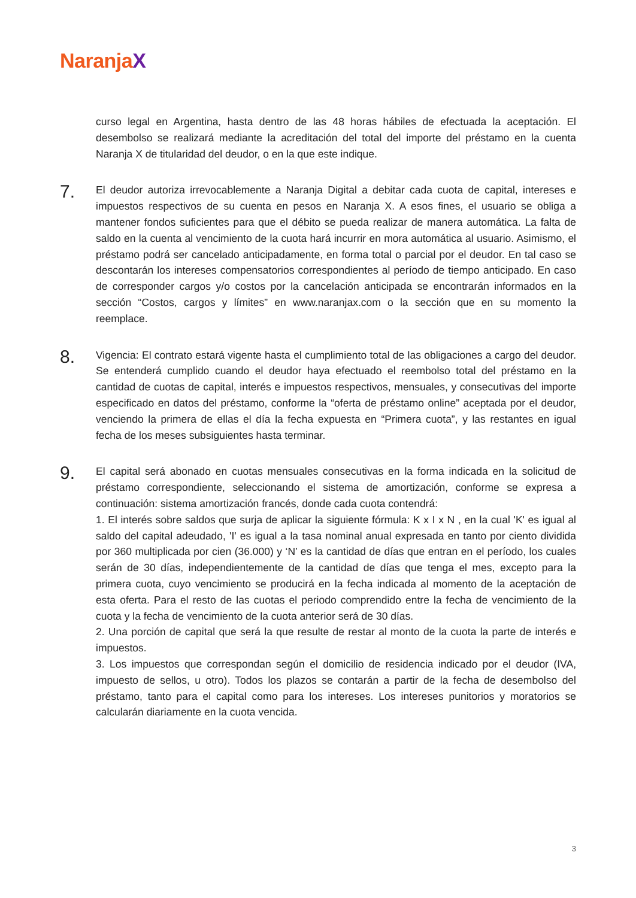NaranjaX
curso legal en Argentina, hasta dentro de las 48 horas hábiles de efectuada la aceptación. El desembolso se realizará mediante la acreditación del total del importe del préstamo en la cuenta Naranja X de titularidad del deudor, o en la que este indique.
7.
El deudor autoriza irrevocablemente a Naranja Digital a debitar cada cuota de capital, intereses e impuestos respectivos de su cuenta en pesos en Naranja X. A esos fines, el usuario se obliga a mantener fondos suficientes para que el débito se pueda realizar de manera automática. La falta de saldo en la cuenta al vencimiento de la cuota hará incurrir en mora automática al usuario. Asimismo, el préstamo podrá ser cancelado anticipadamente, en forma total o parcial por el deudor. En tal caso se descontarán los intereses compensatorios correspondientes al período de tiempo anticipado. En caso de corresponder cargos y/o costos por la cancelación anticipada se encontrarán informados en la sección “Costos, cargos y límites” en www.naranjax.com o la sección que en su momento la reemplace.
8.
Vigencia: El contrato estará vigente hasta el cumplimiento total de las obligaciones a cargo del deudor. Se entenderá cumplido cuando el deudor haya efectuado el reembolso total del préstamo en la cantidad de cuotas de capital, interés e impuestos respectivos, mensuales, y consecutivas del importe especificado en datos del préstamo, conforme la “oferta de préstamo online” aceptada por el deudor, venciendo la primera de ellas el día la fecha expuesta en “Primera cuota”, y las restantes en igual fecha de los meses subsiguientes hasta terminar.
9.
El capital será abonado en cuotas mensuales consecutivas en la forma indicada en la solicitud de préstamo correspondiente, seleccionando el sistema de amortización, conforme se expresa a continuación: sistema amortización francés, donde cada cuota contendrá:
1. El interés sobre saldos que surja de aplicar la siguiente fórmula: K x I x N , en la cual 'K' es igual al saldo del capital adeudado, 'I' es igual a la tasa nominal anual expresada en tanto por ciento dividida por 360 multiplicada por cien (36.000) y ‘N’ es la cantidad de días que entran en el período, los cuales serán de 30 días, independientemente de la cantidad de días que tenga el mes, excepto para la primera cuota, cuyo vencimiento se producirá en la fecha indicada al momento de la aceptación de esta oferta. Para el resto de las cuotas el periodo comprendido entre la fecha de vencimiento de la cuota y la fecha de vencimiento de la cuota anterior será de 30 días.
2. Una porción de capital que será la que resulte de restar al monto de la cuota la parte de interés e impuestos.
3. Los impuestos que correspondan según el domicilio de residencia indicado por el deudor (IVA, impuesto de sellos, u otro). Todos los plazos se contarán a partir de la fecha de desembolso del préstamo, tanto para el capital como para los intereses. Los intereses punitorios y moratorios se calcularán diariamente en la cuota vencida.
3